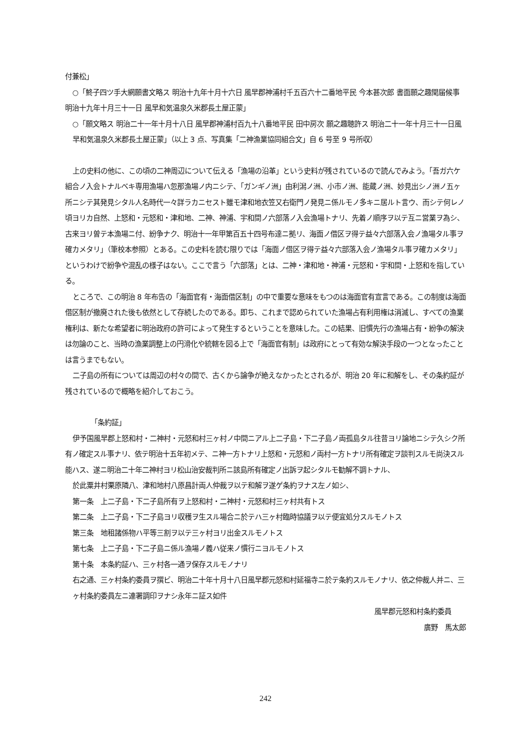付兼松」
○「鮗子四ツ手大網願書文略ス 明治十九年十月十六日 風早郡神浦村千五百六十二番地平民 今本甚次郎 書面願之趣聞届候事 明治十九年十月三十一日 風早和気温泉久米郡長土屋正蒙」
○「願文略ス 明治二十一年十月十八日 風早郡神浦村百九十八番地平民 田中房次 願之趣聴許ス 明治二十一年十月三十一日風早和気温泉久米郡長土屋正蒙」（以上 3 点、写真集「二神漁業協同組合文」自 6 号至 9 号所収）
上の史料の他に、この頃の二神周辺について伝える「漁場の沿革」という史料が残されているので読んでみよう。「吾ガ六ケ組合ノ入会トナルベキ専用漁場ハ忽那漁場ノ内ニシテ、「ガンギノ洲」由利潟ノ洲、小市ノ洲、能蔵ノ洲、妙見出シノ洲ノ五ヶ所ニシテ其発見シタル人名時代一々詳ラカニセスト雖モ津和地衣笠又右衛門ノ発見ニ係ルモノ多キニ居ルト言ウ、而シテ何レノ頃ヨリカ自然、上怒和・元怒和・津和地、二神、神浦、宇和間ノ六部落ノ入会漁場トナリ、先着ノ順序ヲ以テ互ニ営業ヲ為シ、古来ヨリ曽テ本漁場ニ付、紛争ナク、明治十一年甲第百五十四号布達ニ拠リ、海面ノ借区ヲ得テ益々六部落入会ノ漁場タル事ヲ確カメタリ」（筆校本参照）とある。この史料を読む限りでは「海面ノ借区ヲ得テ益々六部落入会ノ漁場タル事ヲ確カメタリ」というわけで紛争や混乱の様子はない。ここで言う「六部落」とは、二神・津和地・神浦・元怒和・宇和間・上怒和を指している。
ところで、この明治 8 年布告の「海面官有・海面借区制」の中で重要な意味をもつのは海面官有宣言である。この制度は海面借区制が撤廃された後も依然として存続したのである。即ち、これまで認められていた漁場占有利用権は消滅し、すべての漁業権利は、新たな希望者に明治政府の許可によって発生するということを意味した。この結果、旧慣先行の漁場占有・紛争の解決は勿論のこと、当時の漁業調整上の円滑化や統轄を図る上で「海面官有制」は政府にとって有効な解決手段の一つとなったことは言うまでもない。
二子島の所有については周辺の村々の間で、古くから論争が絶えなかったとされるが、明治 20 年に和解をし、その条約証が残されているので概略を紹介しておこう。
「条約証」
伊予国風早郡上怒和村・二神村・元怒和村三ヶ村ノ中間ニアル上二子島・下二子島ノ両孤島タル往昔ヨリ論地ニシテ久シク所有ノ確定スル事ナリ、依テ明治十五年初メテ、ニ神一方トナリ上怒和・元怒和ノ両村一方トナリ所有確定ヲ談判スルモ尚決スル能ハス、遂ニ明治二十年二神村ヨリ松山治安裁判所ニ該島所有確定ノ出訴ヲ起シタルモ勧解不調トナル、
於此粟井村栗原隣八、津和地村八原昌計両人仲裁ヲ以テ和解ヲ遂ゲ条約ヲナス左ノ如シ、
第一条　上二子島・下二子島所有ヲ上怒和村・二神村・元怒和村三ヶ村共有トス
第二条　上二子島・下二子島ヨリ収穫ヲ生スル場合ニ於テハ三ヶ村臨時協議ヲ以テ便宜処分スルモノトス
第三条　地租諸係物ハ平等三割ヲ以テ三ヶ村ヨリ出金スルモノトス
第七条　上二子島・下二子島ニ係ル漁場ノ義ハ従来ノ慣行ニヨルモノトス
第十条　本条約証ハ、三ヶ村各一通ヲ保存スルモノナリ
右之通、三ヶ村条約委員ヲ撰ビ、明治二十年十月十八日風早郡元怒和村延福寺ニ於テ条約スルモノナリ、依之仲裁人并ニ、三ヶ村条約委員左ニ連署調印ヲナシ永年ニ証ス如件
風早郡元怒和村条約委員
廣野　馬太郎
242